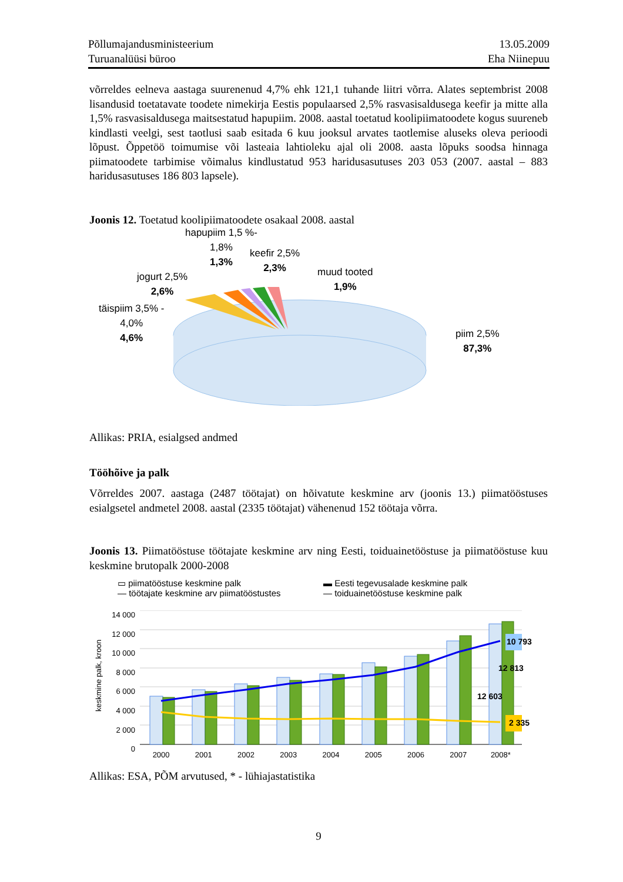Põllumajandusministeerium
Turuanalüüsi büroo
13.05.2009
Eha Niinepuu
võrreldes eelneva aastaga suurenenud 4,7% ehk 121,1 tuhande liitri võrra. Alates septembrist 2008 lisandusid toetatavate toodete nimekirja Eestis populaarsed 2,5% rasvasisaldusega keefir ja mitte alla 1,5% rasvasisaldusega maitsestatud hapupiim. 2008. aastal toetatud koolipiimatoodete kogus suureneb kindlasti veelgi, sest taotlusi saab esitada 6 kuu jooksul arvates taotlemise aluseks oleva perioodi lõpust. Õppetöö toimumise või lasteaia lahtioleku ajal oli 2008. aasta lõpuks soodsa hinnaga piimatoodete tarbimise võimalus kindlustatud 953 haridusasutuses 203 053 (2007. aastal – 883 haridusasutuses 186 803 lapsele).
Joonis 12. Toetatud koolipiimatoodete osakaal 2008. aastal
hapupiim 1,5 %-
1,8%
1,3%
keefir 2,5%
2,3%
muud tooted
1,9%
jogurt 2,5%
2,6%
täispiim 3,5% -
4,0%
4,6%
piim 2,5%
87,3%
Allikas: PRIA, esialgsed andmed
Tööhõive ja palk
Võrreldes 2007. aastaga (2487 töötajat) on hõivatute keskmine arv (joonis 13.) piimatööstuses esialgsetel andmetel 2008. aastal (2335 töötajat) vähenenud 152 töötaja võrra.
Joonis 13. Piimatööstuse töötajate keskmine arv ning Eesti, toiduainetööstuse ja piimatööstuse kuu keskmine brutopalk 2000-2008
▭ piimatööstuse keskmine palk
▬ Eesti tegevusalade keskmine palk
— töötajate keskmine arv piimatööstustes
— toiduainetööstuse keskmine palk
keskmine palk, kroon
14 000
12 000
10 000
8 000
6 000
4 000
2 000
0
10 793
12 813
12 603
2 335
2000 2001 2002 2003 2004 2005 2006 2007 2008*
Allikas: ESA, PÕM arvutused, * - lühiajastatistika
9